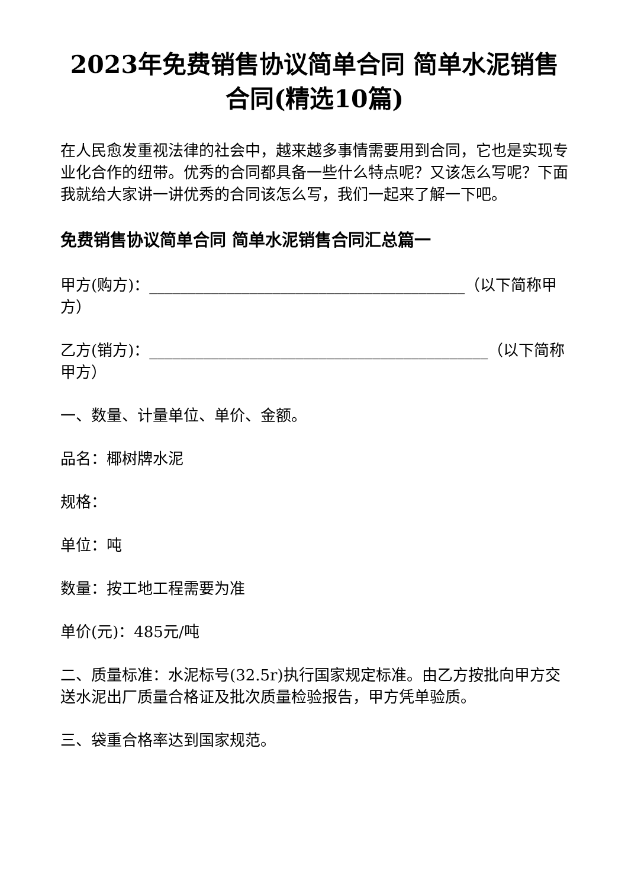2023年免费销售协议简单合同 简单水泥销售合同(精选10篇)
在人民愈发重视法律的社会中，越来越多事情需要用到合同，它也是实现专业化合作的纽带。优秀的合同都具备一些什么特点呢？又该怎么写呢？下面我就给大家讲一讲优秀的合同该怎么写，我们一起来了解一下吧。
免费销售协议简单合同 简单水泥销售合同汇总篇一
甲方(购方)：_________________________________________（以下简称甲方）
乙方(销方)：____________________________________________（以下简称甲方）
一、数量、计量单位、单价、金额。
品名：椰树牌水泥
规格：
单位：吨
数量：按工地工程需要为准
单价(元)：485元/吨
二、质量标准：水泥标号(32.5r)执行国家规定标准。由乙方按批向甲方交送水泥出厂质量合格证及批次质量检验报告，甲方凭单验质。
三、袋重合格率达到国家规范。